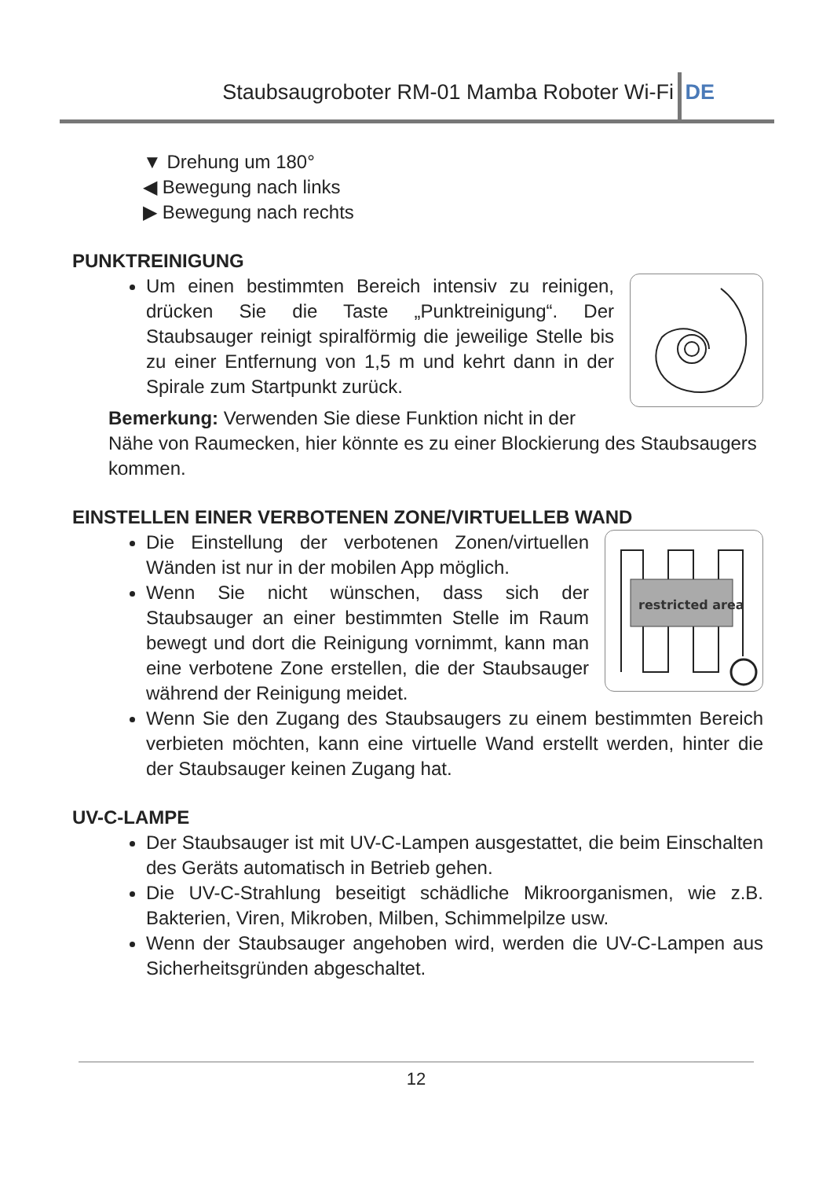Staubsaugroboter RM-01 Mamba Roboter Wi-Fi DE
▼ Drehung um 180°
◀ Bewegung nach links
▶ Bewegung nach rechts
PUNKTREINIGUNG
Um einen bestimmten Bereich intensiv zu reinigen, drücken Sie die Taste „Punktreinigung“. Der Staubsauger reinigt spiralförmig die jeweilige Stelle bis zu einer Entfernung von 1,5 m und kehrt dann in der Spirale zum Startpunkt zurück.
Bemerkung: Verwenden Sie diese Funktion nicht in der Nähe von Raumecken, hier könnte es zu einer Blockierung des Staubsaugers kommen.
EINSTELLEN EINER VERBOTENEN ZONE/VIRTUELLEB WAND
restricted area
Die Einstellung der verbotenen Zonen/virtuellen Wänden ist nur in der mobilen App möglich.
Wenn Sie nicht wünschen, dass sich der Staubsauger an einer bestimmten Stelle im Raum bewegt und dort die Reinigung vornimmt, kann man eine verbotene Zone erstellen, die der Staubsauger während der Reinigung meidet.
Wenn Sie den Zugang des Staubsaugers zu einem bestimmten Bereich verbieten möchten, kann eine virtuelle Wand erstellt werden, hinter die der Staubsauger keinen Zugang hat.
UV-C-LAMPE
Der Staubsauger ist mit UV-C-Lampen ausgestattet, die beim Einschalten des Geräts automatisch in Betrieb gehen.
Die UV-C-Strahlung beseitigt schädliche Mikroorganismen, wie z.B. Bakterien, Viren, Mikroben, Milben, Schimmelpilze usw.
Wenn der Staubsauger angehoben wird, werden die UV-C-Lampen aus Sicherheitsgründen abgeschaltet.
12